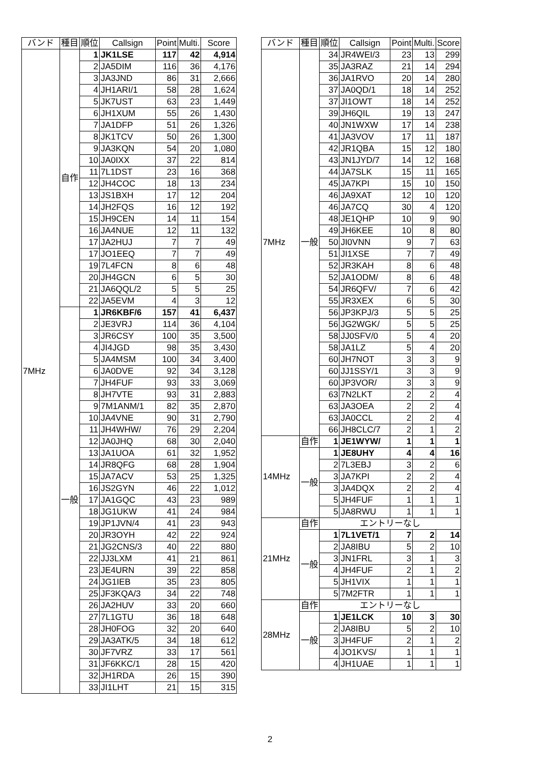| バンド | 種目 | 順位 | Callsign | Point | Multi. | Score |
| --- | --- | --- | --- | --- | --- | --- |
| 7MHz | 自作 | 1 | JK1LSE | 117 | 42 | 4,914 |
| | | 2 | JA5DIM | 116 | 36 | 4,176 |
| | | 3 | JA3JND | 86 | 31 | 2,666 |
| | | 4 | JH1ARI/1 | 58 | 28 | 1,624 |
| | | 5 | JK7UST | 63 | 23 | 1,449 |
| | | 6 | JH1XUM | 55 | 26 | 1,430 |
| | | 7 | JA1DFP | 51 | 26 | 1,326 |
| | | 8 | JK1TCV | 50 | 26 | 1,300 |
| | | 9 | JA3KQN | 54 | 20 | 1,080 |
| | | 10 | JA0IXX | 37 | 22 | 814 |
| | | 11 | 7L1DST | 23 | 16 | 368 |
| | | 12 | JH4COC | 18 | 13 | 234 |
| | | 13 | JS1BXH | 17 | 12 | 204 |
| | | 14 | JH2FQS | 16 | 12 | 192 |
| | | 15 | JH9CEN | 14 | 11 | 154 |
| | | 16 | JA4NUE | 12 | 11 | 132 |
| | | 17 | JA2HUJ | 7 | 7 | 49 |
| | | 17 | JO1EEQ | 7 | 7 | 49 |
| | | 19 | 7L4FCN | 8 | 6 | 48 |
| | | 20 | JH4GCN | 6 | 5 | 30 |
| | | 21 | JA6QQL/2 | 5 | 5 | 25 |
| | | 22 | JA5EVM | 4 | 3 | 12 |
| | 一般 | 1 | JR6KBF/6 | 157 | 41 | 6,437 |
| | | 2 | JE3VRJ | 114 | 36 | 4,104 |
| | | 3 | JR6CSY | 100 | 35 | 3,500 |
| | | 4 | JI4JGD | 98 | 35 | 3,430 |
| | | 5 | JA4MSM | 100 | 34 | 3,400 |
| | | 6 | JA0DVE | 92 | 34 | 3,128 |
| | | 7 | JH4FUF | 93 | 33 | 3,069 |
| | | 8 | JH7VTE | 93 | 31 | 2,883 |
| | | 9 | 7M1ANM/1 | 82 | 35 | 2,870 |
| | | 10 | JA4VNE | 90 | 31 | 2,790 |
| | | 11 | JH4WHW/ | 76 | 29 | 2,204 |
| | | 12 | JA0JHQ | 68 | 30 | 2,040 |
| | | 13 | JA1UOA | 61 | 32 | 1,952 |
| | | 14 | JR8QFG | 68 | 28 | 1,904 |
| | | 15 | JA7ACV | 53 | 25 | 1,325 |
| | | 16 | JS2GYN | 46 | 22 | 1,012 |
| | | 17 | JA1GQC | 43 | 23 | 989 |
| | | 18 | JG1UKW | 41 | 24 | 984 |
| | | 19 | JP1JVN/4 | 41 | 23 | 943 |
| | | 20 | JR3OYH | 42 | 22 | 924 |
| | | 21 | JG2CNS/3 | 40 | 22 | 880 |
| | | 22 | JJ3LXM | 41 | 21 | 861 |
| | | 23 | JE4URN | 39 | 22 | 858 |
| | | 24 | JG1IEB | 35 | 23 | 805 |
| | | 25 | JF3KQA/3 | 34 | 22 | 748 |
| | | 26 | JA2HUV | 33 | 20 | 660 |
| | | 27 | 7L1GTU | 36 | 18 | 648 |
| | | 28 | JH0FOG | 32 | 20 | 640 |
| | | 29 | JA3ATK/5 | 34 | 18 | 612 |
| | | 30 | JF7VRZ | 33 | 17 | 561 |
| | | 31 | JF6KKC/1 | 28 | 15 | 420 |
| | | 32 | JH1RDA | 26 | 15 | 390 |
| | | 33 | JI1LHT | 21 | 15 | 315 |
| バンド | 種目 | 順位 | Callsign | Point | Multi. | Score |
| --- | --- | --- | --- | --- | --- | --- |
| 7MHz | 一般 | 34 | JR4WEI/3 | 23 | 13 | 299 |
| | | 35 | JA3RAZ | 21 | 14 | 294 |
| | | 36 | JA1RVO | 20 | 14 | 280 |
| | | 37 | JA0QD/1 | 18 | 14 | 252 |
| | | 37 | JI1OWT | 18 | 14 | 252 |
| | | 39 | JH6QIL | 19 | 13 | 247 |
| | | 40 | JN1WXW | 17 | 14 | 238 |
| | | 41 | JA3VOV | 17 | 11 | 187 |
| | | 42 | JR1QBA | 15 | 12 | 180 |
| | | 43 | JN1JYD/7 | 14 | 12 | 168 |
| | | 44 | JA7SLK | 15 | 11 | 165 |
| | | 45 | JA7KPI | 15 | 10 | 150 |
| | | 46 | JA9XAT | 12 | 10 | 120 |
| | | 46 | JA7CQ | 30 | 4 | 120 |
| | | 48 | JE1QHP | 10 | 9 | 90 |
| | | 49 | JH6KEE | 10 | 8 | 80 |
| | | 50 | JI0VNN | 9 | 7 | 63 |
| | | 51 | JI1XSE | 7 | 7 | 49 |
| | | 52 | JR3KAH | 8 | 6 | 48 |
| | | 52 | JA1ODM/ | 8 | 6 | 48 |
| | | 54 | JR6QFV/ | 7 | 6 | 42 |
| | | 55 | JR3XEX | 6 | 5 | 30 |
| | | 56 | JP3KPJ/3 | 5 | 5 | 25 |
| | | 56 | JG2WGK/ | 5 | 5 | 25 |
| | | 58 | JJ0SFV/0 | 5 | 4 | 20 |
| | | 58 | JA1LZ | 5 | 4 | 20 |
| | | 60 | JH7NOT | 3 | 3 | 9 |
| | | 60 | JJ1SSY/1 | 3 | 3 | 9 |
| | | 60 | JP3VOR/ | 3 | 3 | 9 |
| | | 63 | 7N2LKT | 2 | 2 | 4 |
| | | 63 | JA3OEA | 2 | 2 | 4 |
| | | 63 | JA0CCL | 2 | 2 | 4 |
| | | 66 | JH8CLC/7 | 2 | 1 | 2 |
| 14MHz | 自作 | 1 | JE1WYW/ | 1 | 1 | 1 |
| | 一般 | 1 | JE8UHY | 4 | 4 | 16 |
| | | 2 | 7L3EBJ | 3 | 2 | 6 |
| | | 3 | JA7KPI | 2 | 2 | 4 |
| | | 3 | JA4DQX | 2 | 2 | 4 |
| | | 5 | JH4FUF | 1 | 1 | 1 |
| | | 5 | JA8RWU | 1 | 1 | 1 |
| 21MHz | 自作 | エントリーなし | | | | |
| | 一般 | 1 | 7L1VET/1 | 7 | 2 | 14 |
| | | 2 | JA8IBU | 5 | 2 | 10 |
| | | 3 | JN1FRL | 3 | 1 | 3 |
| | | 4 | JH4FUF | 2 | 1 | 2 |
| | | 5 | JH1VIX | 1 | 1 | 1 |
| | | 5 | 7M2FTR | 1 | 1 | 1 |
| 28MHz | 自作 | エントリーなし | | | | |
| | 一般 | 1 | JE1LCK | 10 | 3 | 30 |
| | | 2 | JA8IBU | 5 | 2 | 10 |
| | | 3 | JH4FUF | 2 | 1 | 2 |
| | | 4 | JO1KVS/ | 1 | 1 | 1 |
| | | 4 | JH1UAE | 1 | 1 | 1 |
2